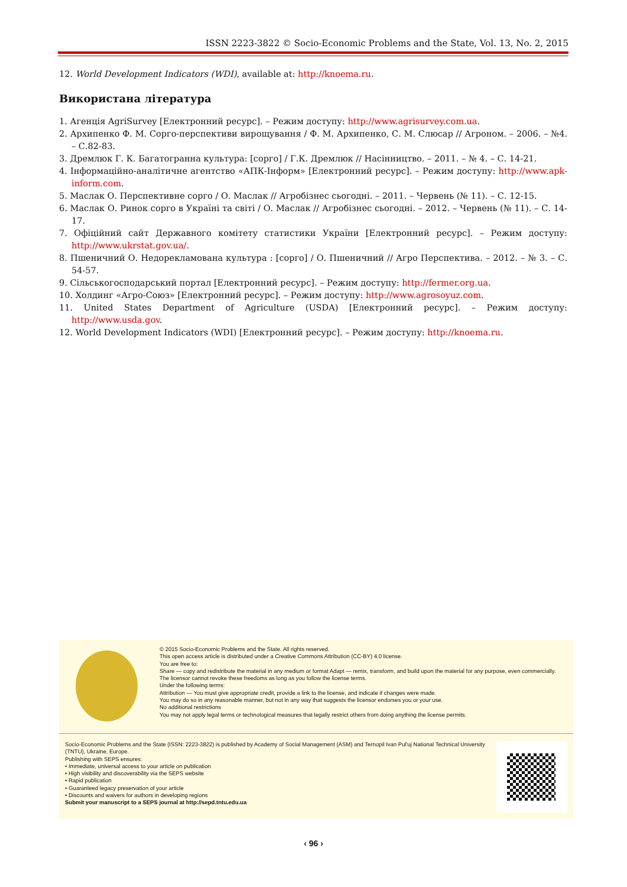ISSN 2223-3822 © Socio-Economic Problems and the State, Vol. 13, No. 2, 2015
12. World Development Indicators (WDI), available at: http://knoema.ru.
Використана література
1. Агенція AgriSurvey [Електронний ресурс]. – Режим доступу: http://www.agrisurvey.com.ua.
2. Архипенко Ф. М. Сорго-перспективи вирощування / Ф. М. Архипенко, С. М. Слюсар // Агроном. – 2006. – №4. – С.82-83.
3. Дремлюк Г. К. Багатогранна культура: [сорго] / Г.К. Дремлюк // Насінництво. – 2011. – № 4. – С. 14-21.
4. Інформаційно-аналітичне агентство «АПК-Інформ» [Електронний ресурс]. – Режим доступу: http://www.apk-inform.com.
5. Маслак О. Перспективне сорго / О. Маслак // Агробізнес сьогодні. – 2011. – Червень (№ 11). – С. 12-15.
6. Маслак О. Ринок сорго в Україні та світі / О. Маслак // Агробізнес сьогодні. – 2012. – Червень (№ 11). – С. 14-17.
7. Офіційний сайт Державного комітету статистики України [Електронний ресурс]. – Режим доступу: http://www.ukrstat.gov.ua/.
8. Пшеничний О. Недорекламована культура : [сорго] / О. Пшеничний // Агро Перспектива. – 2012. – № 3. – С. 54-57.
9. Сільськогосподарський портал [Електронний ресурс]. – Режим доступу: http://fermer.org.ua.
10. Холдинг «Агро-Союз» [Електронний ресурс]. – Режим доступу: http://www.agrosoyuz.com.
11. United States Department of Agriculture (USDA) [Електронний ресурс]. – Режим доступу: http://www.usda.gov.
12. World Development Indicators (WDI) [Електронний ресурс]. – Режим доступу: http://knoema.ru.
© 2015 Socio-Economic Problems and the State. All rights reserved.
This open access article is distributed under a Creative Commons Attribution (CC-BY) 4.0 license.
You are free to:
Share — copy and redistribute the material in any medium or format Adapt — remix, transform, and build upon the material for any purpose, even commercially.
The licensor cannot revoke these freedoms as long as you follow the license terms.
Under the following terms:
Attribution — You must give appropriate credit, provide a link to the license, and indicate if changes were made.
You may do so in any reasonable manner, but not in any way that suggests the licensor endorses you or your use.
No additional restrictions
You may not apply legal terms or technological measures that legally restrict others from doing anything the license permits.
Socio-Economic Problems and the State (ISSN: 2223-3822) is published by Academy of Social Management (ASM) and Ternopil Ivan Pul'uj National Technical University (TNTU), Ukraine, Europe.
Publishing with SEPS ensures:
• Immediate, universal access to your article on publication
• High visibility and discoverability via the SEPS website
• Rapid publication
• Guaranteed legacy preservation of your article
• Discounts and waivers for authors in developing regions
Submit your manuscript to a SEPS journal at http://sepd.tntu.edu.ua
‹ 96 ›